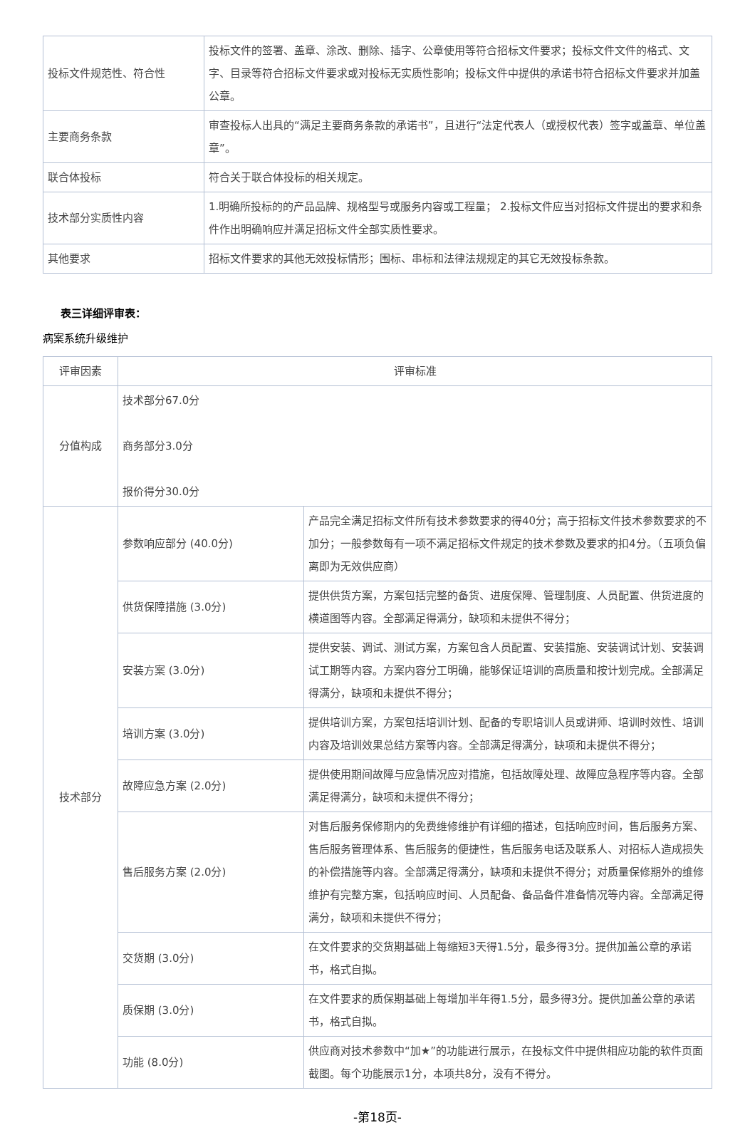| 投标文件规范性、符合性 | 投标文件的签署、盖章、涂改、删除、插字、公章使用等符合招标文件要求；投标文件文件的格式、文字、目录等符合招标文件要求或对投标无实质性影响；投标文件中提供的承诺书符合招标文件要求并加盖公章。 |
| 主要商务条款 | 审查投标人出具的“满足主要商务条款的承诺书”，且进行“法定代表人（或授权代表）签字或盖章、单位盖章”。 |
| 联合体投标 | 符合关于联合体投标的相关规定。 |
| 技术部分实质性内容 | 1.明确所投标的的产品品牌、规格型号或服务内容或工程量； 2.投标文件应当对招标文件提出的要求和条件作出明确响应并满足招标文件全部实质性要求。 |
| 其他要求 | 招标文件要求的其他无效投标情形；围标、串标和法律法规规定的其它无效投标条款。 |
表三详细评审表：
病案系统升级维护
| 评审因素 | 评审标准 | |
| --- | --- | --- |
| 分值构成 | 技术部分67.0分 商务部分3.0分 报价得分30.0分 | |
| 技术部分 | 参数响应部分 (40.0分) | 产品完全满足招标文件所有技术参数要求的得40分；高于招标文件技术参数要求的不加分；一般参数每有一项不满足招标文件规定的技术参数及要求的扣4分。（五项负偏离即为无效供应商） |
| | 供货保障措施 (3.0分) | 提供供货方案，方案包括完整的备货、进度保障、管理制度、人员配置、供货进度的横道图等内容。全部满足得满分，缺项和未提供不得分； |
| | 安装方案 (3.0分) | 提供安装、调试、测试方案，方案包含人员配置、安装措施、安装调试计划、安装调试工期等内容。方案内容分工明确，能够保证培训的高质量和按计划完成。全部满足得满分，缺项和未提供不得分； |
| | 培训方案 (3.0分) | 提供培训方案，方案包括培训计划、配备的专职培训人员或讲师、培训时效性、培训内容及培训效果总结方案等内容。全部满足得满分，缺项和未提供不得分； |
| | 故障应急方案 (2.0分) | 提供使用期间故障与应急情况应对措施，包括故障处理、故障应急程序等内容。全部满足得满分，缺项和未提供不得分； |
| | 售后服务方案 (2.0分) | 对售后服务保修期内的免费维修维护有详细的描述，包括响应时间，售后服务方案、售后服务管理体系、售后服务的便捷性，售后服务电话及联系人、对招标人造成损失的补偿措施等内容。全部满足得满分，缺项和未提供不得分；对质量保修期外的维修维护有完整方案，包括响应时间、人员配备、备品备件准备情况等内容。全部满足得满分，缺项和未提供不得分； |
| | 交货期 (3.0分) | 在文件要求的交货期基础上每缩短3天得1.5分，最多得3分。提供加盖公章的承诺书，格式自拟。 |
| | 质保期 (3.0分) | 在文件要求的质保期基础上每增加半年得1.5分，最多得3分。提供加盖公章的承诺书，格式自拟。 |
| | 功能 (8.0分) | 供应商对技术参数中“加★”的功能进行展示，在投标文件中提供相应功能的软件页面截图。每个功能展示1分，本项共8分，没有不得分。 |
-第18页-